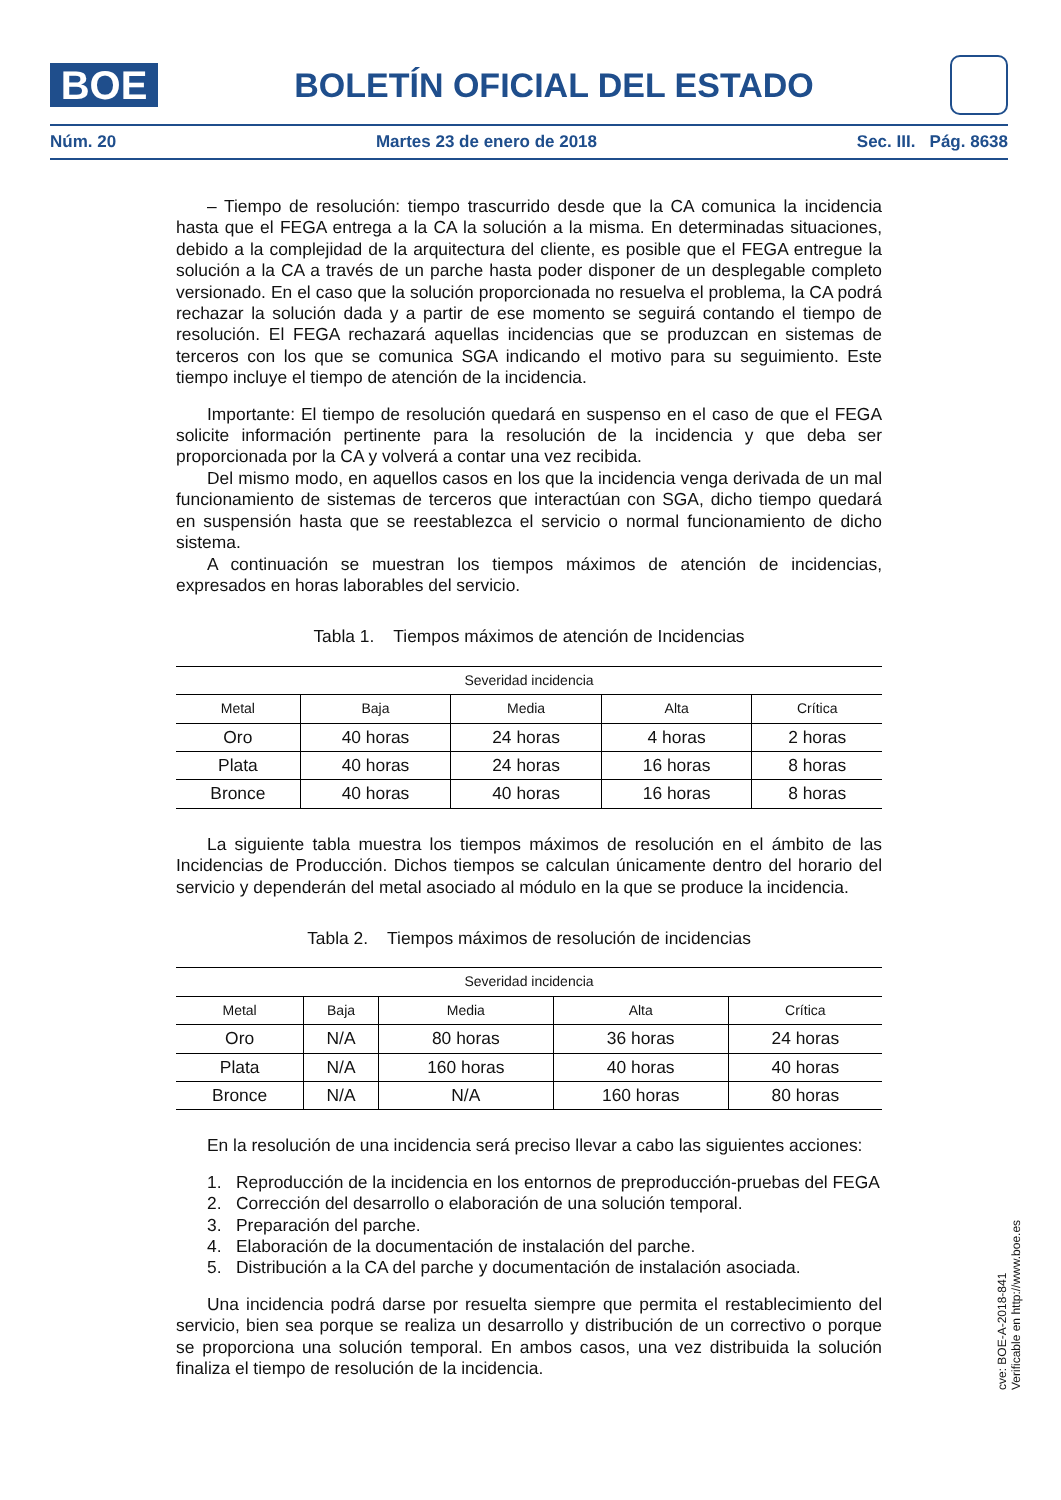BOE
BOLETÍN OFICIAL DEL ESTADO
Núm. 20 Martes 23 de enero de 2018 Sec. III. Pág. 8638
– Tiempo de resolución: tiempo trascurrido desde que la CA comunica la incidencia hasta que el FEGA entrega a la CA la solución a la misma. En determinadas situaciones, debido a la complejidad de la arquitectura del cliente, es posible que el FEGA entregue la solución a la CA a través de un parche hasta poder disponer de un desplegable completo versionado. En el caso que la solución proporcionada no resuelva el problema, la CA podrá rechazar la solución dada y a partir de ese momento se seguirá contando el tiempo de resolución. El FEGA rechazará aquellas incidencias que se produzcan en sistemas de terceros con los que se comunica SGA indicando el motivo para su seguimiento. Este tiempo incluye el tiempo de atención de la incidencia.
Importante: El tiempo de resolución quedará en suspenso en el caso de que el FEGA solicite información pertinente para la resolución de la incidencia y que deba ser proporcionada por la CA y volverá a contar una vez recibida.
Del mismo modo, en aquellos casos en los que la incidencia venga derivada de un mal funcionamiento de sistemas de terceros que interactúan con SGA, dicho tiempo quedará en suspensión hasta que se reestablezca el servicio o normal funcionamiento de dicho sistema.
A continuación se muestran los tiempos máximos de atención de incidencias, expresados en horas laborables del servicio.
Tabla 1. Tiempos máximos de atención de Incidencias
| Severidad incidencia | | | | |
| --- | --- | --- | --- | --- |
| Metal | Baja | Media | Alta | Crítica |
| Oro | 40 horas | 24 horas | 4 horas | 2 horas |
| Plata | 40 horas | 24 horas | 16 horas | 8 horas |
| Bronce | 40 horas | 40 horas | 16 horas | 8 horas |
La siguiente tabla muestra los tiempos máximos de resolución en el ámbito de las Incidencias de Producción. Dichos tiempos se calculan únicamente dentro del horario del servicio y dependerán del metal asociado al módulo en la que se produce la incidencia.
Tabla 2. Tiempos máximos de resolución de incidencias
| Severidad incidencia | | | | |
| --- | --- | --- | --- | --- |
| Metal | Baja | Media | Alta | Crítica |
| Oro | N/A | 80 horas | 36 horas | 24 horas |
| Plata | N/A | 160 horas | 40 horas | 40 horas |
| Bronce | N/A | N/A | 160 horas | 80 horas |
En la resolución de una incidencia será preciso llevar a cabo las siguientes acciones:
1. Reproducción de la incidencia en los entornos de preproducción-pruebas del FEGA
2. Corrección del desarrollo o elaboración de una solución temporal.
3. Preparación del parche.
4. Elaboración de la documentación de instalación del parche.
5. Distribución a la CA del parche y documentación de instalación asociada.
Una incidencia podrá darse por resuelta siempre que permita el restablecimiento del servicio, bien sea porque se realiza un desarrollo y distribución de un correctivo o porque se proporciona una solución temporal. En ambos casos, una vez distribuida la solución finaliza el tiempo de resolución de la incidencia.
cve: BOE-A-2018-841
Verificable en http://www.boe.es